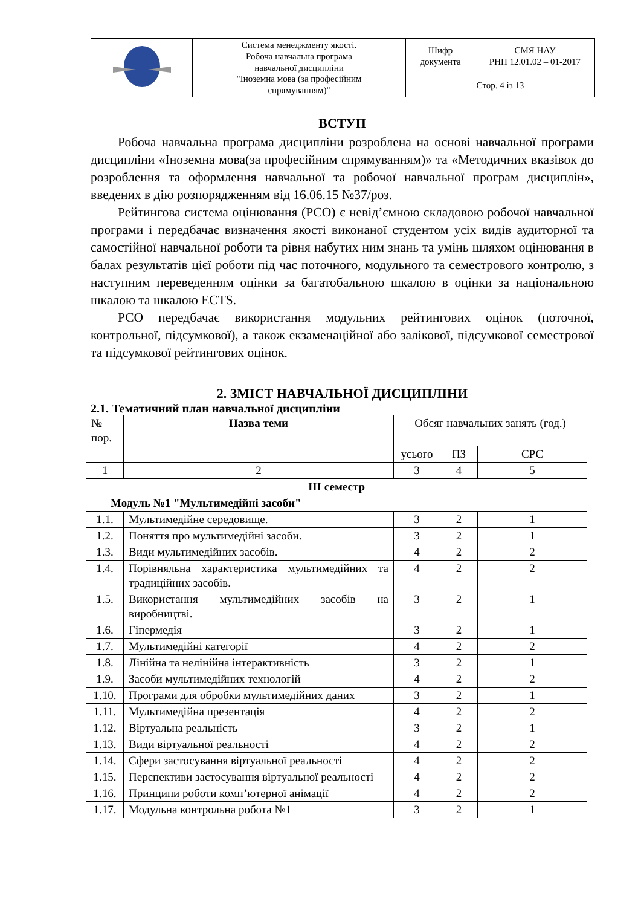| | Система менеджменту якості. Робоча навчальна програма навчальної дисципліни "Іноземна мова (за професійним спрямуванням)" | Шифр документа | СМЯ НАУ РНП 12.01.02 – 01-2017 |
| | | Стор. 4 із 13 | |
ВСТУП
Робоча навчальна програма дисципліни розроблена на основі навчальної програми дисципліни «Іноземна мова(за професійним спрямуванням)» та «Методичних вказівок до розроблення та оформлення навчальної та робочої навчальної програм дисциплін», введених в дію розпорядженням від 16.06.15 №37/роз.
Рейтингова система оцінювання (РСО) є невід’ємною складовою робочої навчальної програми і передбачає визначення якості виконаної студентом усіх видів аудиторної та самостійної навчальної роботи та рівня набутих ним знань та умінь шляхом оцінювання в балах результатів цієї роботи під час поточного, модульного та семестрового контролю, з наступним переведенням оцінки за багатобальною шкалою в оцінки за національною шкалою та шкалою ECTS.
РСО передбачає використання модульних рейтингових оцінок (поточної, контрольної, підсумкової), а також екзаменаційної або залікової, підсумкової семестрової та підсумкової рейтингових оцінок.
2. ЗМІСТ НАВЧАЛЬНОЇ ДИСЦИПЛІНИ
2.1. Тематичний план навчальної дисципліни
| № пор. | Назва теми | Обсяг навчальних занять (год.) | | |
| | | усього | ПЗ | СРС |
| 1 | 2 | 3 | 4 | 5 |
| III семестр | | | | |
| Модуль №1 "Мультимедійні засоби" | | | | |
| 1.1. | Мультимедійне середовище. | 3 | 2 | 1 |
| 1.2. | Поняття про мультимедійні засоби. | 3 | 2 | 1 |
| 1.3. | Види мультимедійних засобів. | 4 | 2 | 2 |
| 1.4. | Порівняльна характеристика мультимедійних та традиційних засобів. | 4 | 2 | 2 |
| 1.5. | Використання мультимедійних засобів на виробництві. | 3 | 2 | 1 |
| 1.6. | Гіпермедія | 3 | 2 | 1 |
| 1.7. | Мультимедійні категорії | 4 | 2 | 2 |
| 1.8. | Лінійна та нелінійна інтерактивність | 3 | 2 | 1 |
| 1.9. | Засоби мультимедійних технологій | 4 | 2 | 2 |
| 1.10. | Програми для обробки мультимедійних даних | 3 | 2 | 1 |
| 1.11. | Мультимедійна презентація | 4 | 2 | 2 |
| 1.12. | Віртуальна реальність | 3 | 2 | 1 |
| 1.13. | Види віртуальної реальності | 4 | 2 | 2 |
| 1.14. | Сфери застосування віртуальної реальності | 4 | 2 | 2 |
| 1.15. | Перспективи застосування віртуальної реальності | 4 | 2 | 2 |
| 1.16. | Принципи роботи комп’ютерної анімації | 4 | 2 | 2 |
| 1.17. | Модульна контрольна робота №1 | 3 | 2 | 1 |